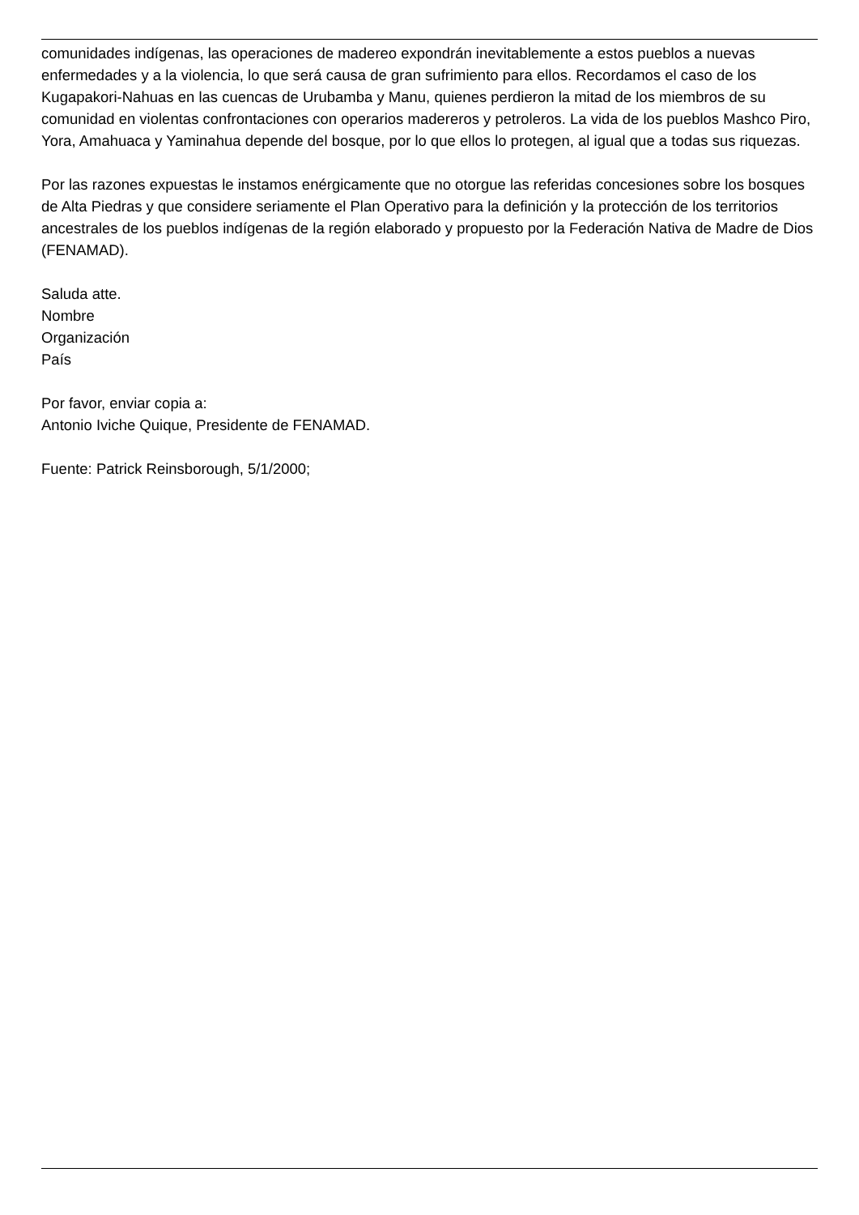comunidades indígenas, las operaciones de madereo expondrán inevitablemente a estos pueblos a nuevas enfermedades y a la violencia, lo que será causa de gran sufrimiento para ellos. Recordamos el caso de los Kugapakori-Nahuas en las cuencas de Urubamba y Manu, quienes perdieron la mitad de los miembros de su comunidad en violentas confrontaciones con operarios madereros y petroleros. La vida de los pueblos Mashco Piro, Yora, Amahuaca y Yaminahua depende del bosque, por lo que ellos lo protegen, al igual que a todas sus riquezas.
Por las razones expuestas le instamos enérgicamente que no otorgue las referidas concesiones sobre los bosques de Alta Piedras y que considere seriamente el Plan Operativo para la definición y la protección de los territorios ancestrales de los pueblos indígenas de la región elaborado y propuesto por la Federación Nativa de Madre de Dios (FENAMAD).
Saluda atte.
Nombre
Organización
País
Por favor, enviar copia a:
Antonio Iviche Quique, Presidente de FENAMAD.
Fuente: Patrick Reinsborough, 5/1/2000;